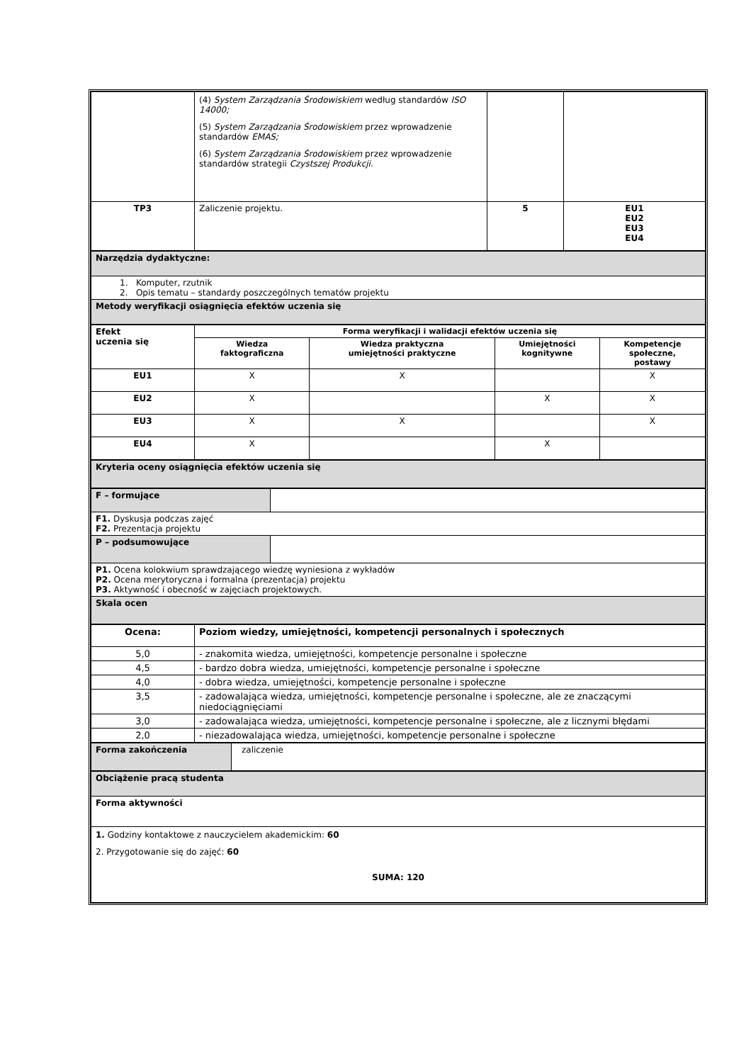| | (4) System Zarządzania Środowiskiem według standardów ISO 14000; (5) System Zarządzania Środowiskiem przez wprowadzenie standardów EMAS; (6) System Zarządzania Środowiskiem przez wprowadzenie standardów strategii Czystszej Produkcji. | | |
| TP3 | Zaliczenie projektu. | 5 | EU1 EU2 EU3 EU4 |
| Narzędzia dydaktyczne: |
| 1. Komputer, rzutnik 2. Opis tematu – standardy poszczególnych tematów projektu |
| Metody weryfikacji osiągnięcia efektów uczenia się |
| Efekt uczenia się | Forma weryfikacji i walidacji efektów uczenia się | | | |
| --- | --- | --- | --- | --- |
| | Wiedza faktograficzna | Wiedza praktyczna umiejętności praktyczne | Umiejętności kognitywne | Kompetencje społeczne, postawy |
| EU1 | X | X | | X |
| EU2 | X | | X | X |
| EU3 | X | X | | X |
| EU4 | X | | X | |
| Kryteria oceny osiągnięcia efektów uczenia się |
| F – formujące | |
| F1. Dyskusja podczas zajęć F2. Prezentacja projektu | |
| P – podsumowujące | |
| P1. Ocena kolokwium sprawdzającego wiedzę wyniesiona z wykładów P2. Ocena merytoryczna i formalna (prezentacja) projektu P3. Aktywność i obecność w zajęciach projektowych. | |
| Skala ocen | |
| Ocena: | Poziom wiedzy, umiejętności, kompetencji personalnych i społecznych |
| --- | --- |
| 5,0 | - znakomita wiedza, umiejętności, kompetencje personalne i społeczne |
| 4,5 | - bardzo dobra wiedza, umiejętności, kompetencje personalne i społeczne |
| 4,0 | - dobra wiedza, umiejętności, kompetencje personalne i społeczne |
| 3,5 | - zadowalająca wiedza, umiejętności, kompetencje personalne i społeczne, ale ze znaczącymi niedociągnięciami |
| 3,0 | - zadowalająca wiedza, umiejętności, kompetencje personalne i społeczne, ale z licznymi błędami |
| 2,0 | - niezadowalająca wiedza, umiejętności, kompetencje personalne i społeczne |
| Forma zakończenia | zaliczenie |
| Obciążenie pracą studenta |
| Forma aktywności |
| 1. Godziny kontaktowe z nauczycielem akademickim: 60 2. Przygotowanie się do zajęć: 60 SUMA: 120 |